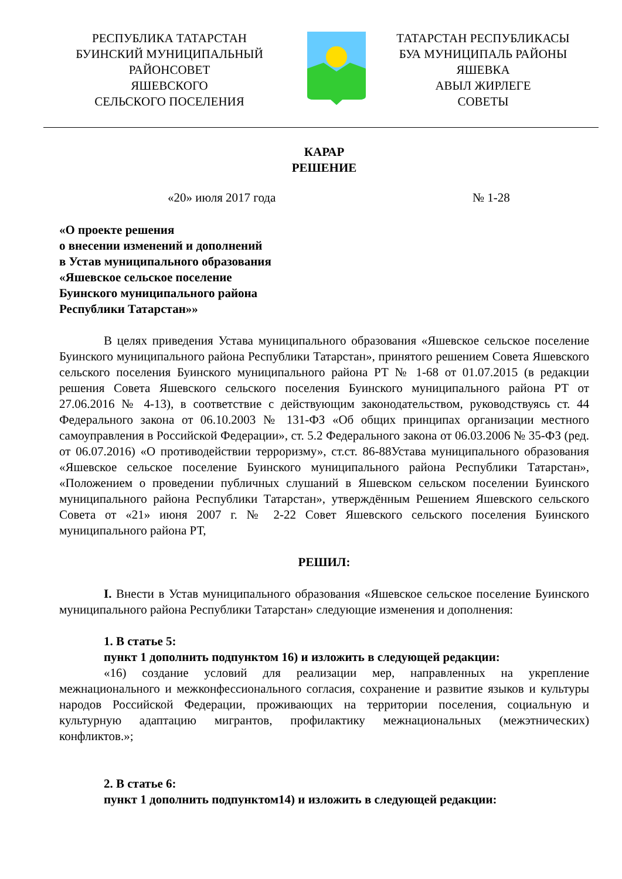РЕСПУБЛИКА ТАТАРСТАН
БУИНСКИЙ МУНИЦИПАЛЬНЫЙ
РАЙОНСОВЕТ
ЯШЕВСКОГО
СЕЛЬСКОГО ПОСЕЛЕНИЯ
ТАТАРСТАН РЕСПУБЛИКАСЫ
БУА МУНИЦИПАЛЬ РАЙОНЫ
ЯШЕВКА
АВЫЛ ЖИРЛЕГЕ
СОВЕТЫ
КАРАР
РЕШЕНИЕ
«20» июля 2017 года № 1-28
«О проекте решения
о внесении изменений и дополнений
в Устав муниципального образования
«Яшевское сельское поселение
Буинского муниципального района
Республики Татарстан»»
В целях приведения Устава муниципального образования «Яшевское сельское поселение Буинского муниципального района Республики Татарстан», принятого решением Совета Яшевского сельского поселения Буинского муниципального района РТ № 1-68 от 01.07.2015 (в редакции решения Совета Яшевского сельского поселения Буинского муниципального района РТ от 27.06.2016 № 4-13), в соответствие с действующим законодательством, руководствуясь ст. 44 Федерального закона от 06.10.2003 № 131-ФЗ «Об общих принципах организации местного самоуправления в Российской Федерации», ст. 5.2 Федерального закона от 06.03.2006 № 35-ФЗ (ред. от 06.07.2016) «О противодействии терроризму», ст.ст. 86-88Устава муниципального образования «Яшевское сельское поселение Буинского муниципального района Республики Татарстан», «Положением о проведении публичных слушаний в Яшевском сельском поселении Буинского муниципального района Республики Татарстан», утверждённым Решением Яшевского сельского Совета от «21» июня 2007 г. № 2-22 Совет Яшевского сельского поселения Буинского муниципального района РТ,
РЕШИЛ:
I. Внести в Устав муниципального образования «Яшевское сельское поселение Буинского муниципального района Республики Татарстан» следующие изменения и дополнения:
1. В статье 5:
пункт 1 дополнить подпунктом 16) и изложить в следующей редакции:
«16) создание условий для реализации мер, направленных на укрепление межнационального и межконфессионального согласия, сохранение и развитие языков и культуры народов Российской Федерации, проживающих на территории поселения, социальную и культурную адаптацию мигрантов, профилактику межнациональных (межэтнических) конфликтов.»;
2. В статье 6:
пункт 1 дополнить подпунктом14) и изложить в следующей редакции: